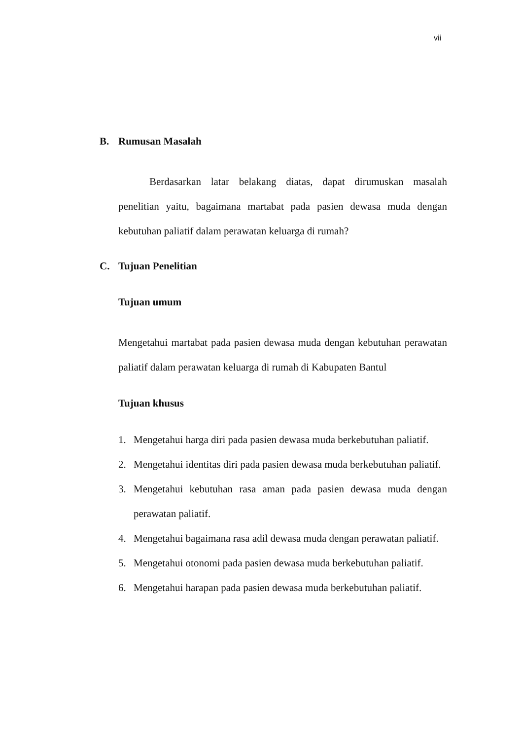vii
B. Rumusan Masalah
Berdasarkan latar belakang diatas, dapat dirumuskan masalah penelitian yaitu, bagaimana martabat pada pasien dewasa muda dengan kebutuhan paliatif dalam perawatan keluarga di rumah?
C. Tujuan Penelitian
Tujuan umum
Mengetahui martabat pada pasien dewasa muda dengan kebutuhan perawatan paliatif dalam perawatan keluarga di rumah di Kabupaten Bantul
Tujuan khusus
1. Mengetahui harga diri pada pasien dewasa muda berkebutuhan paliatif.
2. Mengetahui identitas diri pada pasien dewasa muda berkebutuhan paliatif.
3. Mengetahui kebutuhan rasa aman pada pasien dewasa muda dengan perawatan paliatif.
4. Mengetahui bagaimana rasa adil dewasa muda dengan perawatan paliatif.
5. Mengetahui otonomi pada pasien dewasa muda berkebutuhan paliatif.
6. Mengetahui harapan pada pasien dewasa muda berkebutuhan paliatif.